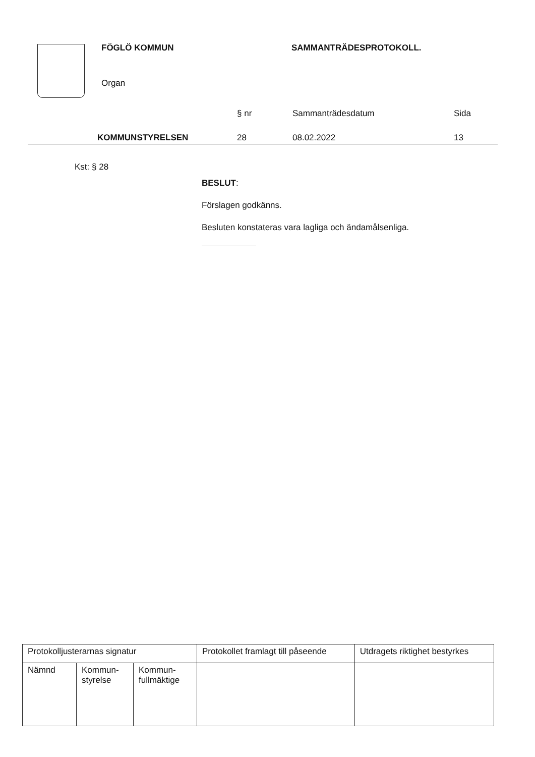FÖGLÖ KOMMUN SAMMANTRÄDESPROTOKOLL.
Organ
§ nr Sammanträdesdatum Sida
KOMMUNSTYRELSEN 28 08.02.2022 13
Kst: § 28
BESLUT:
Förslagen godkänns.
Besluten konstateras vara lagliga och ändamålsenliga.
| Protokolljusterarnas signatur | | | Protokollet framlagt till påseende | Utdragets riktighet bestyrkes |
| Nämnd | Kommun- styrelse | Kommun- fullmäktige | | |